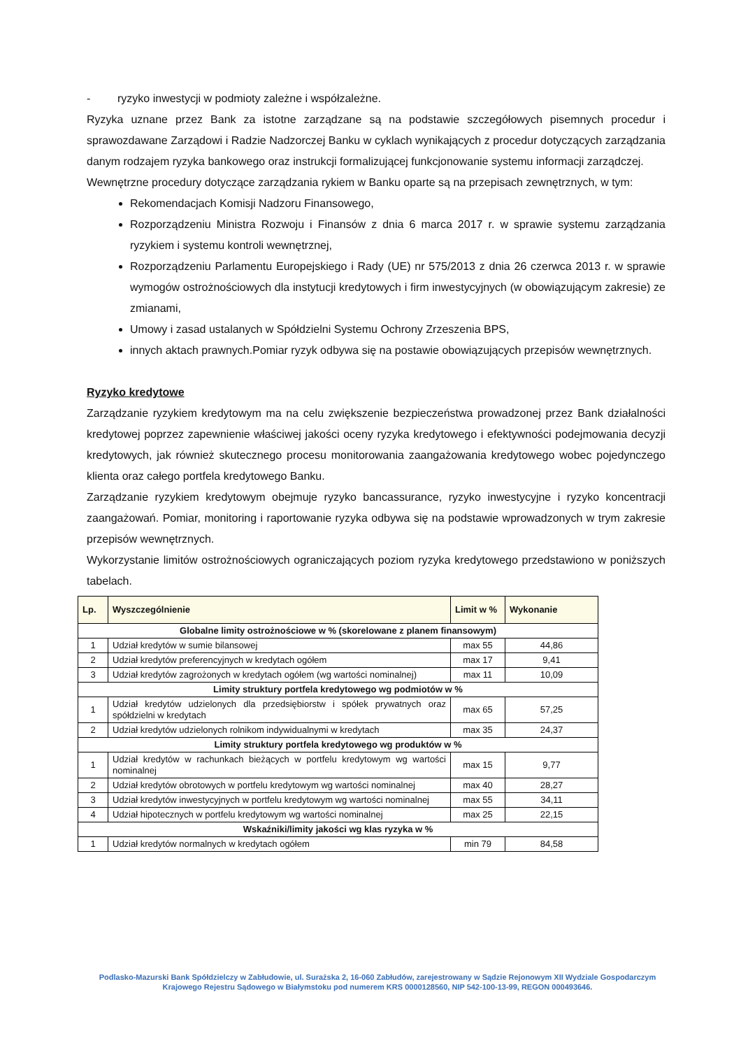- ryzyko inwestycji w podmioty zależne i współzależne.
Ryzyka uznane przez Bank za istotne zarządzane są na podstawie szczegółowych pisemnych procedur i sprawozdawane Zarządowi i Radzie Nadzorczej Banku w cyklach wynikających z procedur dotyczących zarządzania danym rodzajem ryzyka bankowego oraz instrukcji formalizującej funkcjonowanie systemu informacji zarządczej.
Wewnętrzne procedury dotyczące zarządzania rykiem w Banku oparte są na przepisach zewnętrznych, w tym:
Rekomendacjach Komisji Nadzoru Finansowego,
Rozporządzeniu Ministra Rozwoju i Finansów z dnia 6 marca 2017 r. w sprawie systemu zarządzania ryzykiem i systemu kontroli wewnętrznej,
Rozporządzeniu Parlamentu Europejskiego i Rady (UE) nr 575/2013 z dnia 26 czerwca 2013 r. w sprawie wymogów ostrożnościowych dla instytucji kredytowych i firm inwestycyjnych (w obowiązującym zakresie) ze zmianami,
Umowy i zasad ustalanych w Spółdzielni Systemu Ochrony Zrzeszenia BPS,
innych aktach prawnych.Pomiar ryzyk odbywa się na postawie obowiązujących przepisów wewnętrznych.
Ryzyko kredytowe
Zarządzanie ryzykiem kredytowym ma na celu zwiększenie bezpieczeństwa prowadzonej przez Bank działalności kredytowej poprzez zapewnienie właściwej jakości oceny ryzyka kredytowego i efektywności podejmowania decyzji kredytowych, jak również skutecznego procesu monitorowania zaangażowania kredytowego wobec pojedynczego klienta oraz całego portfela kredytowego Banku.
Zarządzanie ryzykiem kredytowym obejmuje ryzyko bancassurance, ryzyko inwestycyjne i ryzyko koncentracji zaangażowań. Pomiar, monitoring i raportowanie ryzyka odbywa się na podstawie wprowadzonych w trym zakresie przepisów wewnętrznych.
Wykorzystanie limitów ostrożnościowych ograniczających poziom ryzyka kredytowego przedstawiono w poniższych tabelach.
| Lp. | Wyszczególnienie | Limit w % | Wykonanie |
| --- | --- | --- | --- |
| Globalne limity ostrożnościowe w % (skorelowane z planem finansowym) | | | |
| 1 | Udział kredytów w sumie bilansowej | max 55 | 44,86 |
| 2 | Udział kredytów preferencyjnych w kredytach ogółem | max 17 | 9,41 |
| 3 | Udział kredytów zagrożonych w kredytach ogółem (wg wartości nominalnej) | max 11 | 10,09 |
| Limity struktury portfela kredytowego wg podmiotów w % | | | |
| 1 | Udział kredytów udzielonych dla przedsiębiorstw i spółek prywatnych oraz spółdzielni w kredytach | max 65 | 57,25 |
| 2 | Udział kredytów udzielonych rolnikom indywidualnymi w kredytach | max 35 | 24,37 |
| Limity struktury portfela kredytowego wg produktów w % | | | |
| 1 | Udział kredytów w rachunkach bieżących w portfelu kredytowym wg wartości nominalnej | max 15 | 9,77 |
| 2 | Udział kredytów obrotowych w portfelu kredytowym wg wartości nominalnej | max 40 | 28,27 |
| 3 | Udział kredytów inwestycyjnych w portfelu kredytowym wg wartości nominalnej | max 55 | 34,11 |
| 4 | Udział hipotecznych w portfelu kredytowym wg wartości nominalnej | max 25 | 22,15 |
| Wskaźniki/limity jakości wg klas ryzyka w % | | | |
| 1 | Udział kredytów normalnych w kredytach ogółem | min 79 | 84,58 |
Podlasko-Mazurski Bank Spółdzielczy w Zabłudowie, ul. Surażska 2, 16-060 Zabłudów, zarejestrowany w Sądzie Rejonowym XII Wydziale Gospodarczym Krajowego Rejestru Sądowego w Białymstoku pod numerem KRS 0000128560, NIP 542-100-13-99, REGON 000493646.